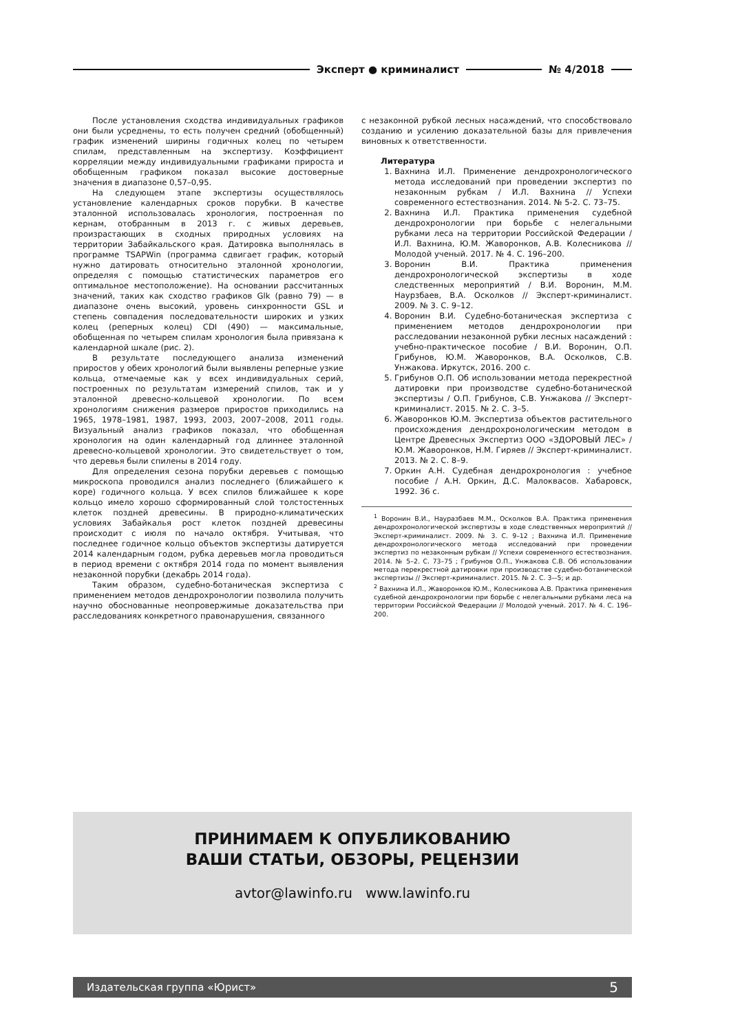Эксперт ● криминалист № 4/2018
После установления сходства индивидуальных графиков они были усреднены, то есть получен средний (обобщенный) график изменений ширины годичных колец по четырем спилам, представленным на экспертизу. Коэффициент корреляции между индивидуальными графиками прироста и обобщенным графиком показал высокие достоверные значения в диапазоне 0,57–0,95.
На следующем этапе экспертизы осуществлялось установление календарных сроков порубки. В качестве эталонной использовалась хронология, построенная по кернам, отобранным в 2013 г. с живых деревьев, произрастающих в сходных природных условиях на территории Забайкальского края. Датировка выполнялась в программе TSAPWin (программа сдвигает график, который нужно датировать относительно эталонной хронологии, определяя с помощью статистических параметров его оптимальное местоположение). На основании рассчитанных значений, таких как сходство графиков Glk (равно 79) — в диапазоне очень высокий, уровень синхронности GSL и степень совпадения последовательности широких и узких колец (реперных колец) CDI (490) — максимальные, обобщенная по четырем спилам хронология была привязана к календарной шкале (рис. 2).
В результате последующего анализа изменений приростов у обеих хронологий были выявлены реперные узкие кольца, отмечаемые как у всех индивидуальных серий, построенных по результатам измерений спилов, так и у эталонной древесно-кольцевой хронологии. По всем хронологиям снижения размеров приростов приходились на 1965, 1978–1981, 1987, 1993, 2003, 2007–2008, 2011 годы. Визуальный анализ графиков показал, что обобщенная хронология на один календарный год длиннее эталонной древесно-кольцевой хронологии. Это свидетельствует о том, что деревья были спилены в 2014 году.
Для определения сезона порубки деревьев с помощью микроскопа проводился анализ последнего (ближайшего к коре) годичного кольца. У всех спилов ближайшее к коре кольцо имело хорошо сформированный слой толстостенных клеток поздней древесины. В природно-климатических условиях Забайкалья рост клеток поздней древесины происходит с июля по начало октября. Учитывая, что последнее годичное кольцо объектов экспертизы датируется 2014 календарным годом, рубка деревьев могла проводиться в период времени с октября 2014 года по момент выявления незаконной порубки (декабрь 2014 года).
Таким образом, судебно-ботаническая экспертиза с применением методов дендрохронологии позволила получить научно обоснованные неопровержимые доказательства при расследованиях конкретного правонарушения, связанного
с незаконной рубкой лесных насаждений, что способствовало созданию и усилению доказательной базы для привлечения виновных к ответственности.
Литература
1. Вахнина И.Л. Применение дендрохронологического метода исследований при проведении экспертиз по незаконным рубкам / И.Л. Вахнина // Успехи современного естествознания. 2014. № 5-2. С. 73–75.
2. Вахнина И.Л. Практика применения судебной дендрохронологии при борьбе с нелегальными рубками леса на территории Российской Федерации / И.Л. Вахнина, Ю.М. Жаворонков, А.В. Колесникова // Молодой ученый. 2017. № 4. С. 196–200.
3. Воронин В.И. Практика применения дендрохронологической экспертизы в ходе следственных мероприятий / В.И. Воронин, М.М. Наурзбаев, В.А. Осколков // Эксперт-криминалист. 2009. № 3. С. 9–12.
4. Воронин В.И. Судебно-ботаническая экспертиза с применением методов дендрохронологии при расследовании незаконной рубки лесных насаждений : учебно-практическое пособие / В.И. Воронин, О.П. Грибунов, Ю.М. Жаворонков, В.А. Осколков, С.В. Унжакова. Иркутск, 2016. 200 с.
5. Грибунов О.П. Об использовании метода перекрестной датировки при производстве судебно-ботанической экспертизы / О.П. Грибунов, С.В. Унжакова // Эксперт-криминалист. 2015. № 2. С. 3–5.
6. Жаворонков Ю.М. Экспертиза объектов растительного происхождения дендрохронологическим методом в Центре Древесных Экспертиз ООО «ЗДОРОВЫЙ ЛЕС» / Ю.М. Жаворонков, Н.М. Гиряев // Эксперт-криминалист. 2013. № 2. С. 8–9.
7. Оркин А.Н. Судебная дендрохронология : учебное пособие / А.Н. Оркин, Д.С. Малоквасов. Хабаровск, 1992. 36 с.
<sup>1</sup> Воронин В.И., Науразбаев М.М., Осколков В.А. Практика применения дендрохронологической экспертизы в ходе следственных мероприятий // Эксперт-криминалист. 2009. № 3. С. 9–12 ; Вахнина И.Л. Применение дендрохронологического метода исследований при проведении экспертиз по незаконным рубкам // Успехи современного естествознания. 2014. № 5–2. С. 73–75 ; Грибунов О.П., Унжакова С.В. Об использовании метода перекрестной датировки при производстве судебно-ботанической экспертизы // Эксперт-криминалист. 2015. № 2. С. 3–-5; и др.
<sup>2</sup> Вахнина И.Л., Жаворонков Ю.М., Колесникова А.В. Практика применения судебной дендрохронологии при борьбе с нелегальными рубками леса на территории Российской Федерации // Молодой ученый. 2017. № 4. С. 196–200.
ПРИНИМАЕМ К ОПУБЛИКОВАНИЮ
ВАШИ СТАТЬИ, ОБЗОРЫ, РЕЦЕНЗИИ
avtor@lawinfo.ru www.lawinfo.ru
Издательская группа «Юрист» 5